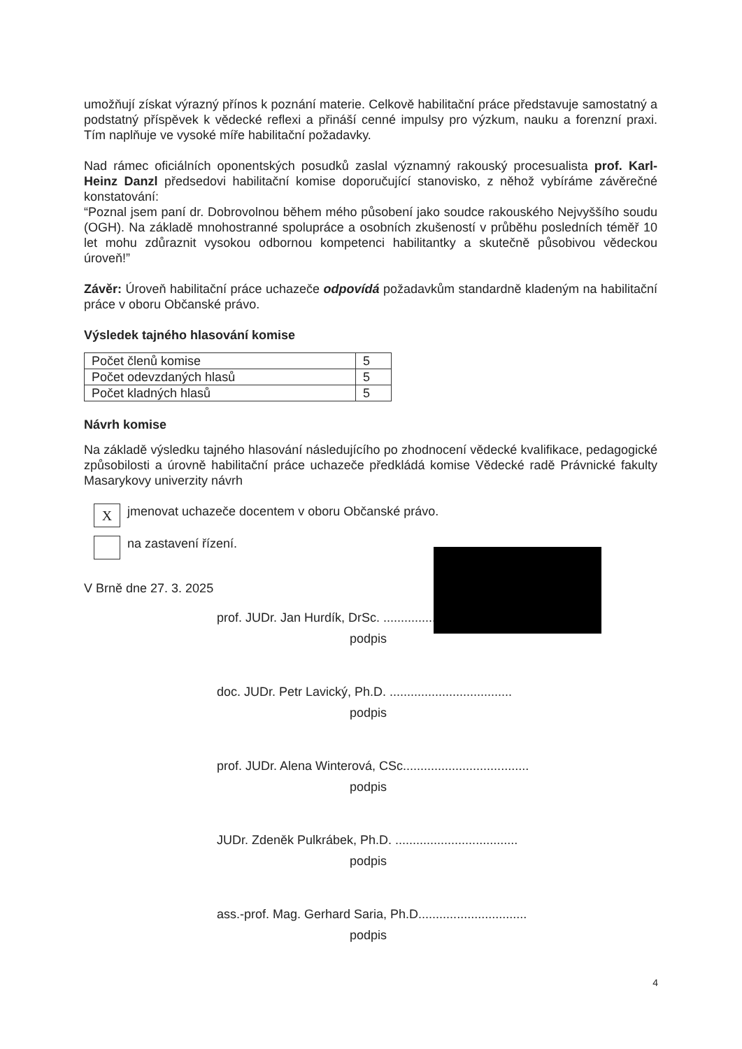umožňují získat výrazný přínos k poznání materie. Celkově habilitační práce představuje samostatný a podstatný příspěvek k vědecké reflexi a přináší cenné impulsy pro výzkum, nauku a forenzní praxi. Tím naplňuje ve vysoké míře habilitační požadavky.
Nad rámec oficiálních oponentských posudků zaslal významný rakouský procesualista prof. Karl-Heinz Danzl předsedovi habilitační komise doporučující stanovisko, z něhož vybíráme závěrečné konstatování:
“Poznal jsem paní dr. Dobrovolnou během mého působení jako soudce rakouského Nejvyššího soudu (OGH). Na základě mnohostranné spolupráce a osobních zkušeností v průběhu posledních téměř 10 let mohu zdůraznit vysokou odbornou kompetenci habilitantky a skutečně působivou vědeckou úroveň!”
Závěr: Úroveň habilitační práce uchazeče odpovídá požadavkům standardně kladeným na habilitační práce v oboru Občanské právo.
Výsledek tajného hlasování komise
| Počet členů komise | 5 |
| Počet odevzdaných hlasů | 5 |
| Počet kladných hlasů | 5 |
Návrh komise
Na základě výsledku tajného hlasování následujícího po zhodnocení vědecké kvalifikace, pedagogické způsobilosti a úrovně habilitační práce uchazeče předkládá komise Vědecké radě Právnické fakulty Masarykovy univerzity návrh
X
jmenovat uchazeče docentem v oboru Občanské právo.
na zastavení řízení.
V Brně dne 27. 3. 2025
prof. JUDr. Jan Hurdík, DrSc. ........................................
podpis
doc. JUDr. Petr Lavický, Ph.D. ...................................
podpis
prof. JUDr. Alena Winterová, CSc....................................
podpis
JUDr. Zdeněk Pulkrábek, Ph.D. ...................................
podpis
ass.-prof. Mag. Gerhard Saria, Ph.D...............................
podpis
4